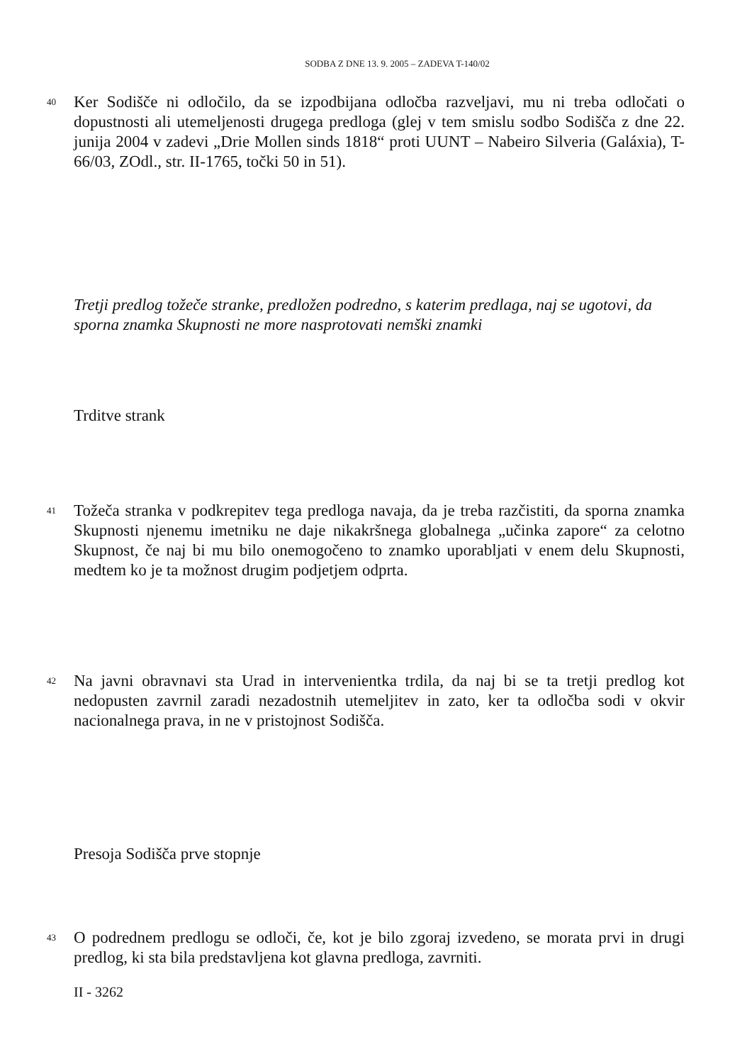SODBA Z DNE 13. 9. 2005 – ZADEVA T-140/02
40
Ker Sodišče ni odločilo, da se izpodbijana odločba razveljavi, mu ni treba odločati o dopustnosti ali utemeljenosti drugega predloga (glej v tem smislu sodbo Sodišča z dne 22. junija 2004 v zadevi „Drie Mollen sinds 1818“ proti UUNT – Nabeiro Silveria (Galáxia), T-66/03, ZOdl., str. II-1765, točki 50 in 51).
Tretji predlog tožeče stranke, predložen podredno, s katerim predlaga, naj se ugotovi, da sporna znamka Skupnosti ne more nasprotovati nemški znamki
Trditve strank
41
Tožeča stranka v podkrepitev tega predloga navaja, da je treba razčistiti, da sporna znamka Skupnosti njenemu imetniku ne daje nikakršnega globalnega „učinka zapore“ za celotno Skupnost, če naj bi mu bilo onemogočeno to znamko uporabljati v enem delu Skupnosti, medtem ko je ta možnost drugim podjetjem odprta.
42
Na javni obravnavi sta Urad in intervenientka trdila, da naj bi se ta tretji predlog kot nedopusten zavrnil zaradi nezadostnih utemeljitev in zato, ker ta odločba sodi v okvir nacionalnega prava, in ne v pristojnost Sodišča.
Presoja Sodišča prve stopnje
43
O podrednem predlogu se odloči, če, kot je bilo zgoraj izvedeno, se morata prvi in drugi predlog, ki sta bila predstavljena kot glavna predloga, zavrniti.
II - 3262